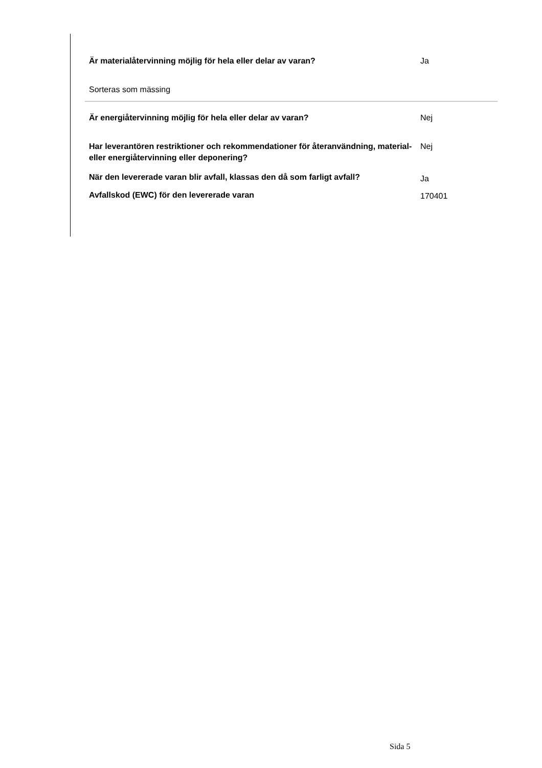Är materialåtervinning möjlig för hela eller delar av varan? Ja
Sorteras som mässing
Är energiåtervinning möjlig för hela eller delar av varan? Nej
Har leverantören restriktioner och rekommendationer för återanvändning, material- eller energiåtervinning eller deponering?
Nej
När den levererade varan blir avfall, klassas den då som farligt avfall?
Ja
Avfallskod (EWC) för den levererade varan 170401
Sida 5